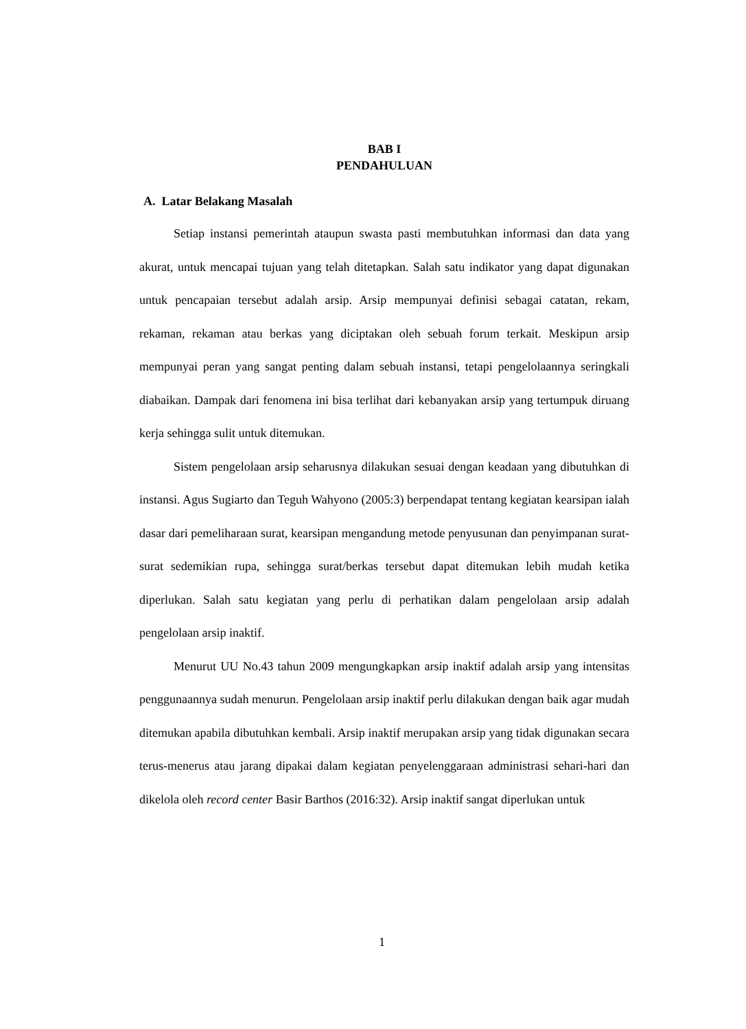BAB I
PENDAHULUAN
A. Latar Belakang Masalah
Setiap instansi pemerintah ataupun swasta pasti membutuhkan informasi dan data yang akurat, untuk mencapai tujuan yang telah ditetapkan. Salah satu indikator yang dapat digunakan untuk pencapaian tersebut adalah arsip. Arsip mempunyai definisi sebagai catatan, rekam, rekaman, rekaman atau berkas yang diciptakan oleh sebuah forum terkait. Meskipun arsip mempunyai peran yang sangat penting dalam sebuah instansi, tetapi pengelolaannya seringkali diabaikan. Dampak dari fenomena ini bisa terlihat dari kebanyakan arsip yang tertumpuk diruang kerja sehingga sulit untuk ditemukan.
Sistem pengelolaan arsip seharusnya dilakukan sesuai dengan keadaan yang dibutuhkan di instansi. Agus Sugiarto dan Teguh Wahyono (2005:3) berpendapat tentang kegiatan kearsipan ialah dasar dari pemeliharaan surat, kearsipan mengandung metode penyusunan dan penyimpanan surat-surat sedemikian rupa, sehingga surat/berkas tersebut dapat ditemukan lebih mudah ketika diperlukan. Salah satu kegiatan yang perlu di perhatikan dalam pengelolaan arsip adalah pengelolaan arsip inaktif.
Menurut UU No.43 tahun 2009 mengungkapkan arsip inaktif adalah arsip yang intensitas penggunaannya sudah menurun. Pengelolaan arsip inaktif perlu dilakukan dengan baik agar mudah ditemukan apabila dibutuhkan kembali. Arsip inaktif merupakan arsip yang tidak digunakan secara terus-menerus atau jarang dipakai dalam kegiatan penyelenggaraan administrasi sehari-hari dan dikelola oleh record center Basir Barthos (2016:32). Arsip inaktif sangat diperlukan untuk
1